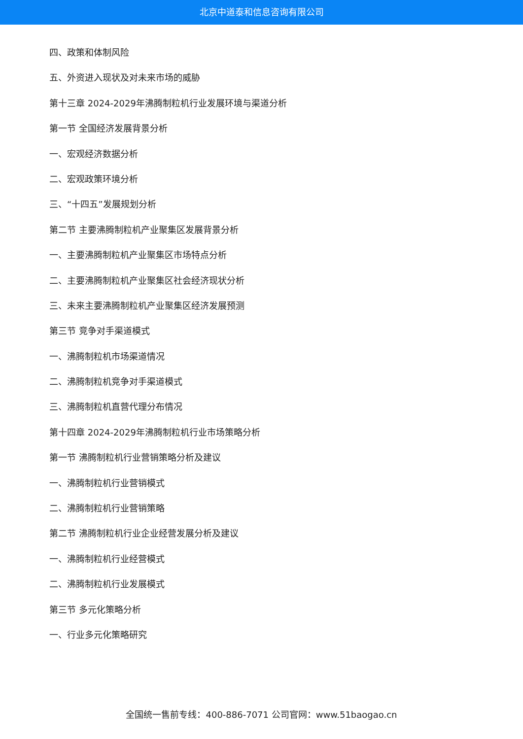北京中道泰和信息咨询有限公司
四、政策和体制风险
五、外资进入现状及对未来市场的威胁
第十三章 2024-2029年沸腾制粒机行业发展环境与渠道分析
第一节 全国经济发展背景分析
一、宏观经济数据分析
二、宏观政策环境分析
三、“十四五”发展规划分析
第二节 主要沸腾制粒机产业聚集区发展背景分析
一、主要沸腾制粒机产业聚集区市场特点分析
二、主要沸腾制粒机产业聚集区社会经济现状分析
三、未来主要沸腾制粒机产业聚集区经济发展预测
第三节 竞争对手渠道模式
一、沸腾制粒机市场渠道情况
二、沸腾制粒机竞争对手渠道模式
三、沸腾制粒机直营代理分布情况
第十四章 2024-2029年沸腾制粒机行业市场策略分析
第一节 沸腾制粒机行业营销策略分析及建议
一、沸腾制粒机行业营销模式
二、沸腾制粒机行业营销策略
第二节 沸腾制粒机行业企业经营发展分析及建议
一、沸腾制粒机行业经营模式
二、沸腾制粒机行业发展模式
第三节 多元化策略分析
一、行业多元化策略研究
全国统一售前专线：400-886-7071 公司官网：www.51baogao.cn